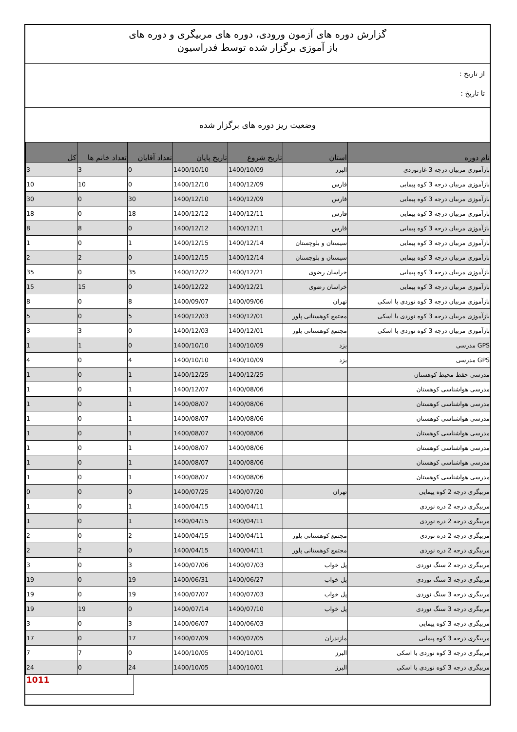گزارش دوره های آزمون ورودی، دوره های مربیگری و دوره های
باز آموزی برگزار شده توسط فدراسیون
از تاریخ :
تا تاریخ :
وضعیت ریز دوره های برگزار شده
| نام دوره | استان | تاریخ شروع | تاریخ پایان | تعداد آقایان | تعداد خانم ها | کل |
| --- | --- | --- | --- | --- | --- | --- |
| بازآموزی مربیان درجه 3 غارنوردی | البرز | 1400/10/09 | 1400/10/10 | 0 | 3 | 3 |
| بازآموزی مربیان درجه 3 کوه پیمایی | فارس | 1400/12/09 | 1400/12/10 | 0 | 10 | 10 |
| بازآموزی مربیان درجه 3 کوه پیمایی | فارس | 1400/12/09 | 1400/12/10 | 30 | 0 | 30 |
| بازآموزی مربیان درجه 3 کوه پیمایی | فارس | 1400/12/11 | 1400/12/12 | 18 | 0 | 18 |
| بازآموزی مربیان درجه 3 کوه پیمایی | فارس | 1400/12/11 | 1400/12/12 | 0 | 8 | 8 |
| بازآموزی مربیان درجه 3 کوه پیمایی | سیستان و بلوچستان | 1400/12/14 | 1400/12/15 | 1 | 0 | 1 |
| بازآموزی مربیان درجه 3 کوه پیمایی | سیستان و بلوچستان | 1400/12/14 | 1400/12/15 | 0 | 2 | 2 |
| بازآموزی مربیان درجه 3 کوه پیمایی | خراسان رضوی | 1400/12/21 | 1400/12/22 | 35 | 0 | 35 |
| بازآموزی مربیان درجه 3 کوه پیمایی | خراسان رضوی | 1400/12/21 | 1400/12/22 | 0 | 15 | 15 |
| بازآموزی مربیان درجه 3 کوه نوردی با اسکی | تهران | 1400/09/06 | 1400/09/07 | 8 | 0 | 8 |
| بازآموزی مربیان درجه 3 کوه نوردی با اسکی | مجتمع کوهستانی پلور | 1400/12/01 | 1400/12/03 | 5 | 0 | 5 |
| بازآموزی مربیان درجه 3 کوه نوردی با اسکی | مجتمع کوهستانی پلور | 1400/12/01 | 1400/12/03 | 0 | 3 | 3 |
| GPS مدرسی | یزد | 1400/10/09 | 1400/10/10 | 0 | 1 | 1 |
| GPS مدرسی | یزد | 1400/10/09 | 1400/10/10 | 4 | 0 | 4 |
| مدرسی حفظ محیط کوهستان | | 1400/12/25 | 1400/12/25 | 1 | 0 | 1 |
| مدرسی هواشناسی کوهستان | | 1400/08/06 | 1400/12/07 | 1 | 0 | 1 |
| مدرسی هواشناسی کوهستان | | 1400/08/06 | 1400/08/07 | 1 | 0 | 1 |
| مدرسی هواشناسی کوهستان | | 1400/08/06 | 1400/08/07 | 1 | 0 | 1 |
| مدرسی هواشناسی کوهستان | | 1400/08/06 | 1400/08/07 | 1 | 0 | 1 |
| مدرسی هواشناسی کوهستان | | 1400/08/06 | 1400/08/07 | 1 | 0 | 1 |
| مدرسی هواشناسی کوهستان | | 1400/08/06 | 1400/08/07 | 1 | 0 | 1 |
| مدرسی هواشناسی کوهستان | | 1400/08/06 | 1400/08/07 | 1 | 0 | 1 |
| مربیگری درجه 2 کوه پیمایی | تهران | 1400/07/20 | 1400/07/25 | 0 | 0 | 0 |
| مربیگری درجه 2 دره نوردی | | 1400/04/11 | 1400/04/15 | 1 | 0 | 1 |
| مربیگری درجه 2 دره نوردی | | 1400/04/11 | 1400/04/15 | 1 | 0 | 1 |
| مربیگری درجه 2 دره نوردی | مجتمع کوهستانی پلور | 1400/04/11 | 1400/04/15 | 2 | 0 | 2 |
| مربیگری درجه 2 دره نوردی | مجتمع کوهستانی پلور | 1400/04/11 | 1400/04/15 | 0 | 2 | 2 |
| مربیگری درجه 2 سنگ نوردی | پل خواب | 1400/07/03 | 1400/07/06 | 3 | 0 | 3 |
| مربیگری درجه 3 سنگ نوردی | پل خواب | 1400/06/27 | 1400/06/31 | 19 | 0 | 19 |
| مربیگری درجه 3 سنگ نوردی | پل خواب | 1400/07/03 | 1400/07/07 | 19 | 0 | 19 |
| مربیگری درجه 3 سنگ نوردی | پل خواب | 1400/07/10 | 1400/07/14 | 0 | 19 | 19 |
| مربیگری درجه 3 کوه پیمایی | | 1400/06/03 | 1400/06/07 | 3 | 0 | 3 |
| مربیگری درجه 3 کوه پیمایی | مازندران | 1400/07/05 | 1400/07/09 | 17 | 0 | 17 |
| مربیگری درجه 3 کوه نوردی با اسکی | البرز | 1400/10/01 | 1400/10/05 | 0 | 7 | 7 |
| مربیگری درجه 3 کوه نوردی با اسکی | البرز | 1400/10/01 | 1400/10/05 | 24 | 0 | 24 |
1011